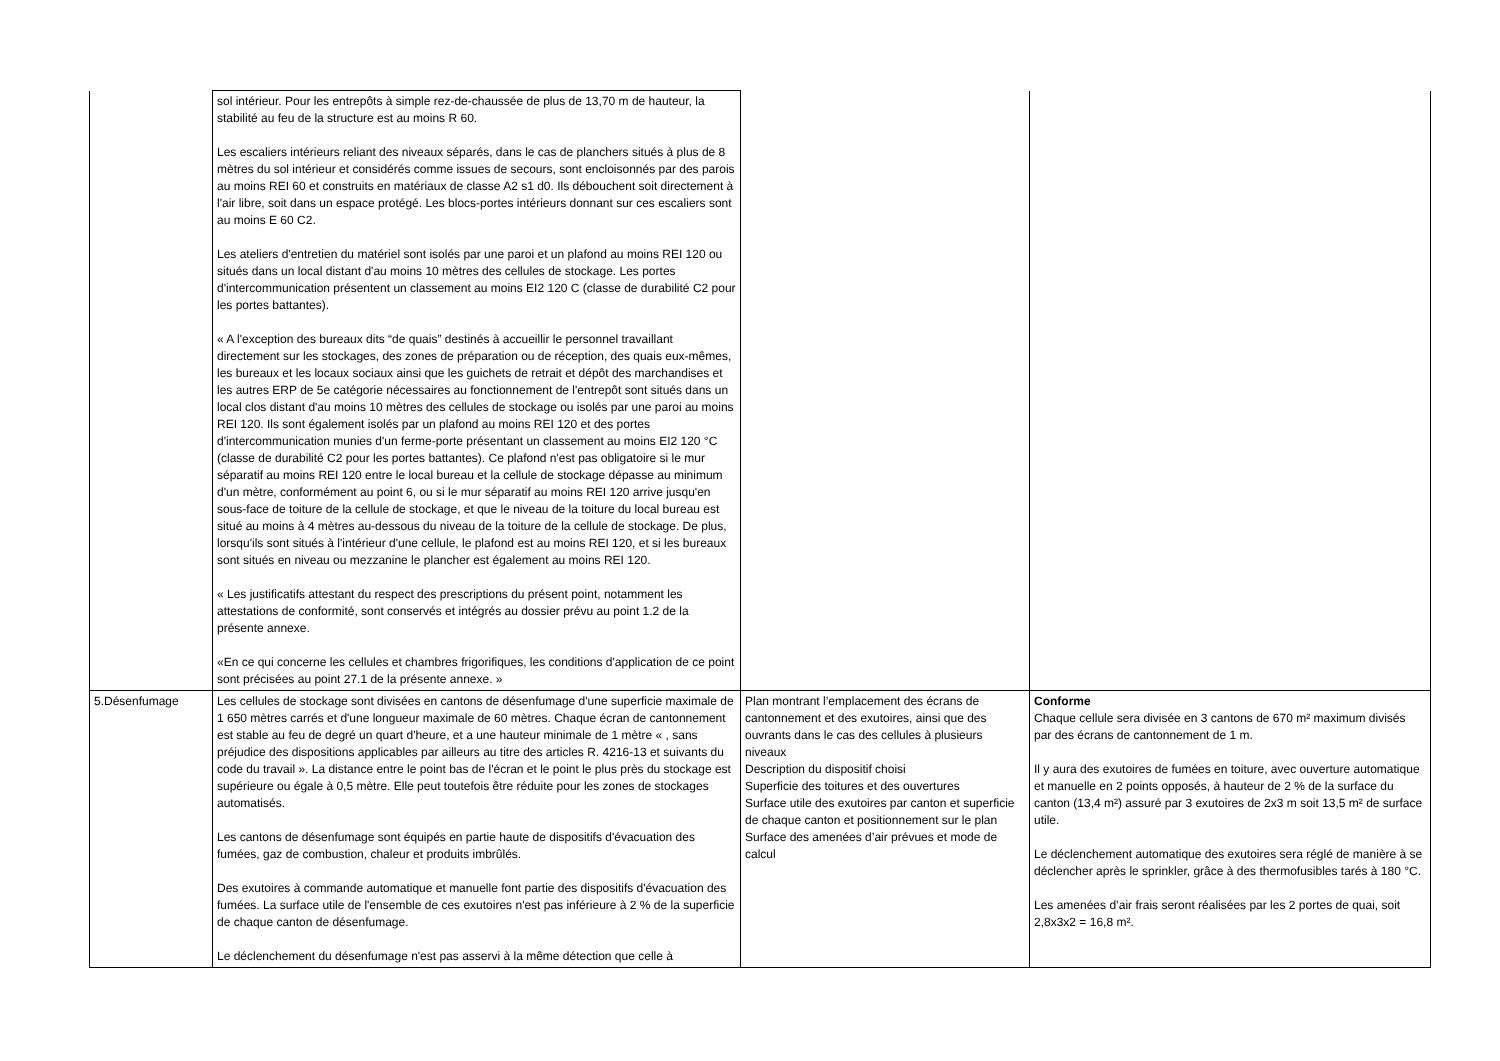| | sol intérieur. Pour les entrepôts à simple rez-de-chaussée de plus de 13,70 m de hauteur, la stabilité au feu de la structure est au moins R 60. Les escaliers intérieurs reliant des niveaux séparés, dans le cas de planchers situés à plus de 8 mètres du sol intérieur et considérés comme issues de secours, sont encloisonnés par des parois au moins REI 60 et construits en matériaux de classe A2 s1 d0. Ils débouchent soit directement à l'air libre, soit dans un espace protégé. Les blocs-portes intérieurs donnant sur ces escaliers sont au moins E 60 C2. Les ateliers d'entretien du matériel sont isolés par une paroi et un plafond au moins REI 120 ou situés dans un local distant d'au moins 10 mètres des cellules de stockage. Les portes d'intercommunication présentent un classement au moins EI2 120 C (classe de durabilité C2 pour les portes battantes). « A l'exception des bureaux dits “de quais” destinés à accueillir le personnel travaillant directement sur les stockages, des zones de préparation ou de réception, des quais eux-mêmes, les bureaux et les locaux sociaux ainsi que les guichets de retrait et dépôt des marchandises et les autres ERP de 5e catégorie nécessaires au fonctionnement de l'entrepôt sont situés dans un local clos distant d'au moins 10 mètres des cellules de stockage ou isolés par une paroi au moins REI 120. Ils sont également isolés par un plafond au moins REI 120 et des portes d'intercommunication munies d'un ferme-porte présentant un classement au moins EI2 120 °C (classe de durabilité C2 pour les portes battantes). Ce plafond n'est pas obligatoire si le mur séparatif au moins REI 120 entre le local bureau et la cellule de stockage dépasse au minimum d'un mètre, conformément au point 6, ou si le mur séparatif au moins REI 120 arrive jusqu'en sous-face de toiture de la cellule de stockage, et que le niveau de la toiture du local bureau est situé au moins à 4 mètres au-dessous du niveau de la toiture de la cellule de stockage. De plus, lorsqu'ils sont situés à l'intérieur d'une cellule, le plafond est au moins REI 120, et si les bureaux sont situés en niveau ou mezzanine le plancher est également au moins REI 120. « Les justificatifs attestant du respect des prescriptions du présent point, notamment les attestations de conformité, sont conservés et intégrés au dossier prévu au point 1.2 de la présente annexe. «En ce qui concerne les cellules et chambres frigorifiques, les conditions d'application de ce point sont précisées au point 27.1 de la présente annexe. » | | |
| 5.Désenfumage | Les cellules de stockage sont divisées en cantons de désenfumage d'une superficie maximale de 1 650 mètres carrés et d'une longueur maximale de 60 mètres. Chaque écran de cantonnement est stable au feu de degré un quart d'heure, et a une hauteur minimale de 1 mètre « , sans préjudice des dispositions applicables par ailleurs au titre des articles R. 4216-13 et suivants du code du travail ». La distance entre le point bas de l'écran et le point le plus près du stockage est supérieure ou égale à 0,5 mètre. Elle peut toutefois être réduite pour les zones de stockages automatisés. Les cantons de désenfumage sont équipés en partie haute de dispositifs d'évacuation des fumées, gaz de combustion, chaleur et produits imbrûlés. Des exutoires à commande automatique et manuelle font partie des dispositifs d'évacuation des fumées. La surface utile de l'ensemble de ces exutoires n'est pas inférieure à 2 % de la superficie de chaque canton de désenfumage. Le déclenchement du désenfumage n'est pas asservi à la même détection que celle à | Plan montrant l’emplacement des écrans de cantonnement et des exutoires, ainsi que des ouvrants dans le cas des cellules à plusieurs niveaux Description du dispositif choisi Superficie des toitures et des ouvertures Surface utile des exutoires par canton et superficie de chaque canton et positionnement sur le plan Surface des amenées d’air prévues et mode de calcul | Conforme Chaque cellule sera divisée en 3 cantons de 670 m² maximum divisés par des écrans de cantonnement de 1 m. Il y aura des exutoires de fumées en toiture, avec ouverture automatique et manuelle en 2 points opposés, à hauteur de 2 % de la surface du canton (13,4 m²) assuré par 3 exutoires de 2x3 m soit 13,5 m² de surface utile. Le déclenchement automatique des exutoires sera réglé de manière à se déclencher après le sprinkler, grâce à des thermofusibles tarés à 180 °C. Les amenées d’air frais seront réalisées par les 2 portes de quai, soit 2,8x3x2 = 16,8 m². |